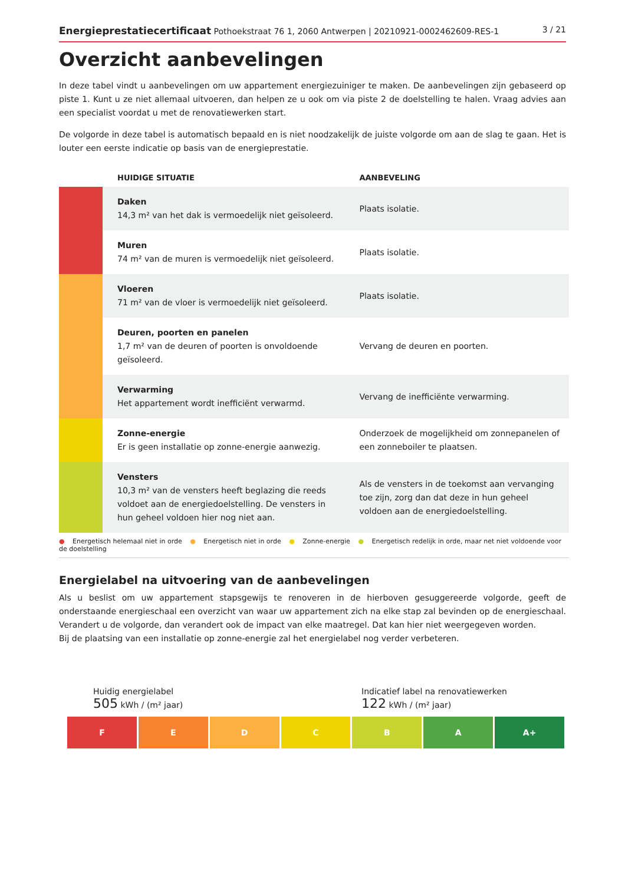Energieprestatiecertificaat Pothoekstraat 76 1, 2060 Antwerpen | 20210921-0002462609-RES-1
3 / 21
Overzicht aanbevelingen
In deze tabel vindt u aanbevelingen om uw appartement energiezuiniger te maken. De aanbevelingen zijn gebaseerd op piste 1. Kunt u ze niet allemaal uitvoeren, dan helpen ze u ook om via piste 2 de doelstelling te halen. Vraag advies aan een specialist voordat u met de renovatiewerken start.
De volgorde in deze tabel is automatisch bepaald en is niet noodzakelijk de juiste volgorde om aan de slag te gaan. Het is louter een eerste indicatie op basis van de energieprestatie.
| | HUIDIGE SITUATIE | AANBEVELING |
| --- | --- | --- |
| | Daken 14,3 m² van het dak is vermoedelijk niet geïsoleerd. | Plaats isolatie. |
| | Muren 74 m² van de muren is vermoedelijk niet geïsoleerd. | Plaats isolatie. |
| | Vloeren 71 m² van de vloer is vermoedelijk niet geïsoleerd. | Plaats isolatie. |
| | Deuren, poorten en panelen 1,7 m² van de deuren of poorten is onvoldoende geïsoleerd. | Vervang de deuren en poorten. |
| | Verwarming Het appartement wordt inefficiënt verwarmd. | Vervang de inefficiënte verwarming. |
| | Zonne-energie Er is geen installatie op zonne-energie aanwezig. | Onderzoek de mogelijkheid om zonnepanelen of een zonneboiler te plaatsen. |
| | Vensters 10,3 m² van de vensters heeft beglazing die reeds voldoet aan de energiedoelstelling. De vensters in hun geheel voldoen hier nog niet aan. | Als de vensters in de toekomst aan vervanging toe zijn, zorg dan dat deze in hun geheel voldoen aan de energiedoelstelling. |
● Energetisch helemaal niet in orde ● Energetisch niet in orde ● Zonne-energie ● Energetisch redelijk in orde, maar net niet voldoende voor de doelstelling
Energielabel na uitvoering van de aanbevelingen
Als u beslist om uw appartement stapsgewijs te renoveren in de hierboven gesuggereerde volgorde, geeft de onderstaande energieschaal een overzicht van waar uw appartement zich na elke stap zal bevinden op de energieschaal. Verandert u de volgorde, dan verandert ook de impact van elke maatregel. Dat kan hier niet weergegeven worden.
Bij de plaatsing van een installatie op zonne-energie zal het energielabel nog verder verbeteren.
Huidig energielabel
505 kWh / (m² jaar)
Indicatief label na renovatiewerken
122 kWh / (m² jaar)
F E D C B A A+